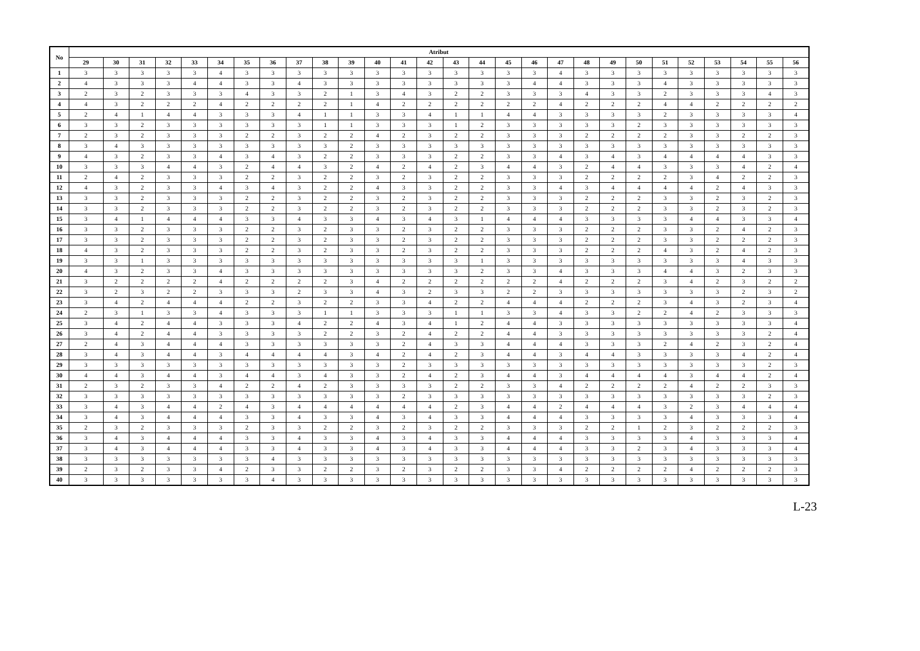| No | Atribut | | | | | | | | | | | | | | | | | | | | | | | | | | | |
| --- | --- | --- | --- | --- | --- | --- | --- | --- | --- | --- | --- | --- | --- | --- | --- | --- | --- | --- | --- | --- | --- | --- | --- | --- | --- | --- | --- | --- |
| | 29 | 30 | 31 | 32 | 33 | 34 | 35 | 36 | 37 | 38 | 39 | 40 | 41 | 42 | 43 | 44 | 45 | 46 | 47 | 48 | 49 | 50 | 51 | 52 | 53 | 54 | 55 | 56 |
| 1 | 3 | 3 | 3 | 3 | 3 | 4 | 3 | 3 | 3 | 3 | 3 | 3 | 3 | 3 | 3 | 3 | 3 | 3 | 4 | 3 | 3 | 3 | 3 | 3 | 3 | 3 | 3 | 3 |
| 2 | 4 | 3 | 3 | 3 | 4 | 4 | 3 | 3 | 4 | 3 | 3 | 3 | 3 | 3 | 3 | 3 | 3 | 4 | 4 | 3 | 3 | 3 | 4 | 3 | 3 | 3 | 3 | 3 |
| 3 | 2 | 3 | 2 | 3 | 3 | 3 | 4 | 3 | 3 | 2 | 1 | 3 | 4 | 3 | 2 | 2 | 3 | 3 | 3 | 4 | 3 | 3 | 2 | 3 | 3 | 3 | 4 | 3 |
| 4 | 4 | 3 | 2 | 2 | 2 | 4 | 2 | 2 | 2 | 2 | 1 | 4 | 2 | 2 | 2 | 2 | 2 | 2 | 4 | 2 | 2 | 2 | 4 | 4 | 2 | 2 | 2 | 2 |
| 5 | 2 | 4 | 1 | 4 | 4 | 3 | 3 | 3 | 4 | 1 | 1 | 3 | 3 | 4 | 1 | 1 | 4 | 4 | 3 | 3 | 3 | 3 | 2 | 3 | 3 | 3 | 3 | 4 |
| 6 | 3 | 3 | 2 | 3 | 3 | 3 | 3 | 3 | 3 | 1 | 1 | 3 | 3 | 3 | 1 | 2 | 3 | 3 | 3 | 3 | 3 | 2 | 3 | 3 | 3 | 3 | 3 | 3 |
| 7 | 2 | 3 | 2 | 3 | 3 | 3 | 2 | 2 | 3 | 2 | 2 | 4 | 2 | 3 | 2 | 2 | 3 | 3 | 3 | 2 | 2 | 2 | 2 | 3 | 3 | 2 | 2 | 3 |
| 8 | 3 | 4 | 3 | 3 | 3 | 3 | 3 | 3 | 3 | 3 | 2 | 3 | 3 | 3 | 3 | 3 | 3 | 3 | 3 | 3 | 3 | 3 | 3 | 3 | 3 | 3 | 3 | 3 |
| 9 | 4 | 3 | 2 | 3 | 3 | 4 | 3 | 4 | 3 | 2 | 2 | 3 | 3 | 3 | 2 | 2 | 3 | 3 | 4 | 3 | 4 | 3 | 4 | 4 | 4 | 4 | 3 | 3 |
| 10 | 3 | 3 | 3 | 4 | 4 | 3 | 2 | 4 | 4 | 3 | 2 | 4 | 2 | 4 | 2 | 3 | 4 | 4 | 3 | 2 | 4 | 4 | 3 | 3 | 3 | 4 | 2 | 4 |
| 11 | 2 | 4 | 2 | 3 | 3 | 3 | 2 | 2 | 3 | 2 | 2 | 3 | 2 | 3 | 2 | 2 | 3 | 3 | 3 | 2 | 2 | 2 | 2 | 3 | 4 | 2 | 2 | 3 |
| 12 | 4 | 3 | 2 | 3 | 3 | 4 | 3 | 4 | 3 | 2 | 2 | 4 | 3 | 3 | 2 | 2 | 3 | 3 | 4 | 3 | 4 | 4 | 4 | 4 | 2 | 4 | 3 | 3 |
| 13 | 3 | 3 | 2 | 3 | 3 | 3 | 2 | 2 | 3 | 2 | 2 | 3 | 2 | 3 | 2 | 2 | 3 | 3 | 3 | 2 | 2 | 2 | 3 | 3 | 2 | 3 | 2 | 3 |
| 14 | 3 | 3 | 2 | 3 | 3 | 3 | 2 | 2 | 3 | 2 | 2 | 3 | 2 | 3 | 2 | 2 | 3 | 3 | 3 | 2 | 2 | 2 | 3 | 3 | 2 | 3 | 2 | 3 |
| 15 | 3 | 4 | 1 | 4 | 4 | 4 | 3 | 3 | 4 | 3 | 3 | 4 | 3 | 4 | 3 | 1 | 4 | 4 | 4 | 3 | 3 | 3 | 3 | 4 | 4 | 3 | 3 | 4 |
| 16 | 3 | 3 | 2 | 3 | 3 | 3 | 2 | 2 | 3 | 2 | 3 | 3 | 2 | 3 | 2 | 2 | 3 | 3 | 3 | 2 | 2 | 2 | 3 | 3 | 2 | 4 | 2 | 3 |
| 17 | 3 | 3 | 2 | 3 | 3 | 3 | 2 | 2 | 3 | 2 | 3 | 3 | 2 | 3 | 2 | 2 | 3 | 3 | 3 | 2 | 2 | 2 | 3 | 3 | 2 | 2 | 2 | 3 |
| 18 | 4 | 3 | 2 | 3 | 3 | 3 | 2 | 2 | 3 | 2 | 3 | 3 | 2 | 3 | 2 | 2 | 3 | 3 | 3 | 2 | 2 | 2 | 4 | 3 | 2 | 4 | 2 | 3 |
| 19 | 3 | 3 | 1 | 3 | 3 | 3 | 3 | 3 | 3 | 3 | 3 | 3 | 3 | 3 | 3 | 1 | 3 | 3 | 3 | 3 | 3 | 3 | 3 | 3 | 3 | 4 | 3 | 3 |
| 20 | 4 | 3 | 2 | 3 | 3 | 4 | 3 | 3 | 3 | 3 | 3 | 3 | 3 | 3 | 3 | 2 | 3 | 3 | 4 | 3 | 3 | 3 | 4 | 4 | 3 | 2 | 3 | 3 |
| 21 | 3 | 2 | 2 | 2 | 2 | 4 | 2 | 2 | 2 | 2 | 3 | 4 | 2 | 2 | 2 | 2 | 2 | 2 | 4 | 2 | 2 | 2 | 3 | 4 | 2 | 3 | 2 | 2 |
| 22 | 3 | 2 | 3 | 2 | 2 | 3 | 3 | 3 | 2 | 3 | 3 | 4 | 3 | 2 | 3 | 3 | 2 | 2 | 3 | 3 | 3 | 3 | 3 | 3 | 3 | 2 | 3 | 2 |
| 23 | 3 | 4 | 2 | 4 | 4 | 4 | 2 | 2 | 3 | 2 | 2 | 3 | 3 | 4 | 2 | 2 | 4 | 4 | 4 | 2 | 2 | 2 | 3 | 4 | 3 | 2 | 3 | 4 |
| 24 | 2 | 3 | 1 | 3 | 3 | 4 | 3 | 3 | 3 | 1 | 1 | 3 | 3 | 3 | 1 | 1 | 3 | 3 | 4 | 3 | 3 | 2 | 2 | 4 | 2 | 3 | 3 | 3 |
| 25 | 3 | 4 | 2 | 4 | 4 | 3 | 3 | 3 | 4 | 2 | 2 | 4 | 3 | 4 | 1 | 2 | 4 | 4 | 3 | 3 | 3 | 3 | 3 | 3 | 3 | 3 | 3 | 4 |
| 26 | 3 | 4 | 2 | 4 | 4 | 3 | 3 | 3 | 3 | 2 | 2 | 3 | 2 | 4 | 2 | 2 | 4 | 4 | 3 | 3 | 3 | 3 | 3 | 3 | 3 | 3 | 2 | 4 |
| 27 | 2 | 4 | 3 | 4 | 4 | 4 | 3 | 3 | 3 | 3 | 3 | 3 | 2 | 4 | 3 | 3 | 4 | 4 | 4 | 3 | 3 | 3 | 2 | 4 | 2 | 3 | 2 | 4 |
| 28 | 3 | 4 | 3 | 4 | 4 | 3 | 4 | 4 | 4 | 4 | 3 | 4 | 2 | 4 | 2 | 3 | 4 | 4 | 3 | 4 | 4 | 3 | 3 | 3 | 3 | 4 | 2 | 4 |
| 29 | 3 | 3 | 3 | 3 | 3 | 3 | 3 | 3 | 3 | 3 | 3 | 3 | 2 | 3 | 3 | 3 | 3 | 3 | 3 | 3 | 3 | 3 | 3 | 3 | 3 | 3 | 2 | 3 |
| 30 | 4 | 4 | 3 | 4 | 4 | 3 | 4 | 4 | 3 | 4 | 3 | 3 | 2 | 4 | 2 | 3 | 4 | 4 | 3 | 4 | 4 | 4 | 4 | 3 | 4 | 4 | 2 | 4 |
| 31 | 2 | 3 | 2 | 3 | 3 | 4 | 2 | 2 | 4 | 2 | 3 | 3 | 3 | 3 | 2 | 2 | 3 | 3 | 4 | 2 | 2 | 2 | 2 | 4 | 2 | 2 | 3 | 3 |
| 32 | 3 | 3 | 3 | 3 | 3 | 3 | 3 | 3 | 3 | 3 | 3 | 3 | 2 | 3 | 3 | 3 | 3 | 3 | 3 | 3 | 3 | 3 | 3 | 3 | 3 | 3 | 2 | 3 |
| 33 | 3 | 4 | 3 | 4 | 4 | 2 | 4 | 3 | 4 | 4 | 4 | 4 | 4 | 4 | 2 | 3 | 4 | 4 | 2 | 4 | 4 | 4 | 3 | 2 | 3 | 4 | 4 | 4 |
| 34 | 3 | 4 | 3 | 4 | 4 | 4 | 3 | 3 | 4 | 3 | 3 | 4 | 3 | 4 | 3 | 3 | 4 | 4 | 4 | 3 | 3 | 3 | 3 | 4 | 3 | 3 | 3 | 4 |
| 35 | 2 | 3 | 2 | 3 | 3 | 3 | 2 | 3 | 3 | 2 | 2 | 3 | 2 | 3 | 2 | 2 | 3 | 3 | 3 | 2 | 2 | 1 | 2 | 3 | 2 | 2 | 2 | 3 |
| 36 | 3 | 4 | 3 | 4 | 4 | 4 | 3 | 3 | 4 | 3 | 3 | 4 | 3 | 4 | 3 | 3 | 4 | 4 | 4 | 3 | 3 | 3 | 3 | 4 | 3 | 3 | 3 | 4 |
| 37 | 3 | 4 | 3 | 4 | 4 | 4 | 3 | 3 | 4 | 3 | 3 | 4 | 3 | 4 | 3 | 3 | 4 | 4 | 4 | 3 | 3 | 2 | 3 | 4 | 3 | 3 | 3 | 4 |
| 38 | 3 | 3 | 3 | 3 | 3 | 3 | 3 | 4 | 3 | 3 | 3 | 3 | 3 | 3 | 3 | 3 | 3 | 3 | 3 | 3 | 3 | 3 | 3 | 3 | 3 | 3 | 3 | 3 |
| 39 | 2 | 3 | 2 | 3 | 3 | 4 | 2 | 3 | 3 | 2 | 2 | 3 | 2 | 3 | 2 | 2 | 3 | 3 | 4 | 2 | 2 | 2 | 2 | 4 | 2 | 2 | 2 | 3 |
| 40 | 3 | 3 | 3 | 3 | 3 | 3 | 3 | 4 | 3 | 3 | 3 | 3 | 3 | 3 | 3 | 3 | 3 | 3 | 3 | 3 | 3 | 3 | 3 | 3 | 3 | 3 | 3 | 3 |
L-23